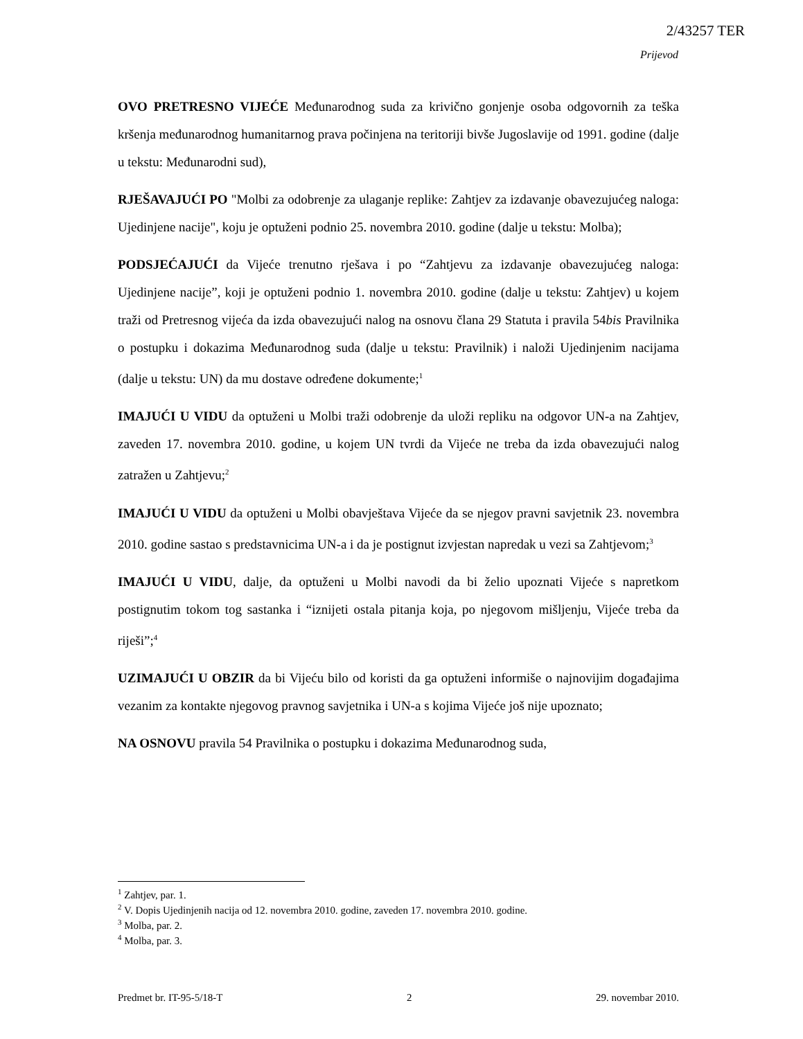2/43257 TER
Prijevod
OVO PRETRESNO VIJEĆE Međunarodnog suda za krivično gonjenje osoba odgovornih za teška kršenja međunarodnog humanitarnog prava počinjena na teritoriji bivše Jugoslavije od 1991. godine (dalje u tekstu: Međunarodni sud),
RJEŠAVAJUĆI PO "Molbi za odobrenje za ulaganje replike: Zahtjev za izdavanje obavezujućeg naloga: Ujedinjene nacije", koju je optuženi podnio 25. novembra 2010. godine (dalje u tekstu: Molba);
PODSJEĆAJUĆI da Vijeće trenutno rješava i po “Zahtjevu za izdavanje obavezujućeg naloga: Ujedinjene nacije”, koji je optuženi podnio 1. novembra 2010. godine (dalje u tekstu: Zahtjev) u kojem traži od Pretresnog vijeća da izda obavezujući nalog na osnovu člana 29 Statuta i pravila 54bis Pravilnika o postupku i dokazima Međunarodnog suda (dalje u tekstu: Pravilnik) i naloži Ujedinjenim nacijama (dalje u tekstu: UN) da mu dostave određene dokumente;<sup>1</sup>
IMAJUĆI U VIDU da optuženi u Molbi traži odobrenje da uloži repliku na odgovor UN-a na Zahtjev, zaveden 17. novembra 2010. godine, u kojem UN tvrdi da Vijeće ne treba da izda obavezujući nalog zatražen u Zahtjevu;<sup>2</sup>
IMAJUĆI U VIDU da optuženi u Molbi obavještava Vijeće da se njegov pravni savjetnik 23. novembra 2010. godine sastao s predstavnicima UN-a i da je postignut izvjestan napredak u vezi sa Zahtjevom;<sup>3</sup>
IMAJUĆI U VIDU, dalje, da optuženi u Molbi navodi da bi želio upoznati Vijeće s napretkom postignutim tokom tog sastanka i “iznijeti ostala pitanja koja, po njegovom mišljenju, Vijeće treba da riješi”;<sup>4</sup>
UZIMAJUĆI U OBZIR da bi Vijeću bilo od koristi da ga optuženi informiše o najnovijim događajima vezanim za kontakte njegovog pravnog savjetnika i UN-a s kojima Vijeće još nije upoznato;
NA OSNOVU pravila 54 Pravilnika o postupku i dokazima Međunarodnog suda,
<sup>1</sup> Zahtjev, par. 1.
<sup>2</sup> V. Dopis Ujedinjenih nacija od 12. novembra 2010. godine, zaveden 17. novembra 2010. godine.
<sup>3</sup> Molba, par. 2.
<sup>4</sup> Molba, par. 3.
Predmet br. IT-95-5/18-T 2 29. novembar 2010.